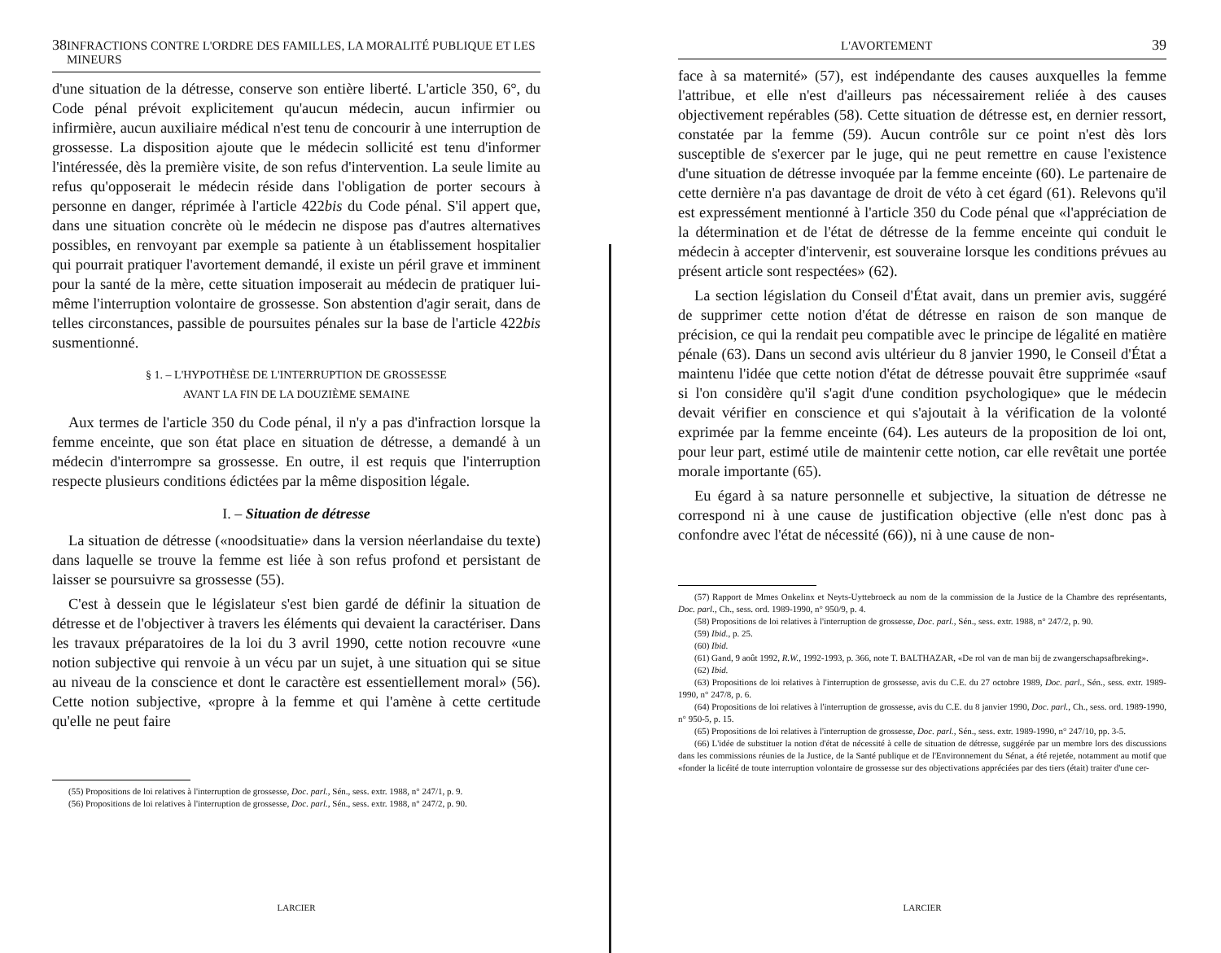38 INFRACTIONS CONTRE L'ORDRE DES FAMILLES, LA MORALITÉ PUBLIQUE ET LES MINEURS
d'une situation de la détresse, conserve son entière liberté. L'article 350, 6°, du Code pénal prévoit explicitement qu'aucun médecin, aucun infirmier ou infirmière, aucun auxiliaire médical n'est tenu de concourir à une interruption de grossesse. La disposition ajoute que le médecin sollicité est tenu d'informer l'intéressée, dès la première visite, de son refus d'intervention. La seule limite au refus qu'opposerait le médecin réside dans l'obligation de porter secours à personne en danger, réprimée à l'article 422bis du Code pénal. S'il appert que, dans une situation concrète où le médecin ne dispose pas d'autres alternatives possibles, en renvoyant par exemple sa patiente à un établissement hospitalier qui pourrait pratiquer l'avortement demandé, il existe un péril grave et imminent pour la santé de la mère, cette situation imposerait au médecin de pratiquer lui-même l'interruption volontaire de grossesse. Son abstention d'agir serait, dans de telles circonstances, passible de poursuites pénales sur la base de l'article 422bis susmentionné.
§ 1. – L'HYPOTHÈSE DE L'INTERRUPTION DE GROSSESSE
AVANT LA FIN DE LA DOUZIÈME SEMAINE
Aux termes de l'article 350 du Code pénal, il n'y a pas d'infraction lorsque la femme enceinte, que son état place en situation de détresse, a demandé à un médecin d'interrompre sa grossesse. En outre, il est requis que l'interruption respecte plusieurs conditions édictées par la même disposition légale.
I. – Situation de détresse
La situation de détresse («noodsituatie» dans la version néerlandaise du texte) dans laquelle se trouve la femme est liée à son refus profond et persistant de laisser se poursuivre sa grossesse (55).
C'est à dessein que le législateur s'est bien gardé de définir la situation de détresse et de l'objectiver à travers les éléments qui devaient la caractériser. Dans les travaux préparatoires de la loi du 3 avril 1990, cette notion recouvre «une notion subjective qui renvoie à un vécu par un sujet, à une situation qui se situe au niveau de la conscience et dont le caractère est essentiellement moral» (56). Cette notion subjective, «propre à la femme et qui l'amène à cette certitude qu'elle ne peut faire
(55) Propositions de loi relatives à l'interruption de grossesse, Doc. parl., Sén., sess. extr. 1988, n° 247/1, p. 9.
(56) Propositions de loi relatives à l'interruption de grossesse, Doc. parl., Sén., sess. extr. 1988, n° 247/2, p. 90.
LARCIER
L'AVORTEMENT 39
face à sa maternité» (57), est indépendante des causes auxquelles la femme l'attribue, et elle n'est d'ailleurs pas nécessairement reliée à des causes objectivement repérables (58). Cette situation de détresse est, en dernier ressort, constatée par la femme (59). Aucun contrôle sur ce point n'est dès lors susceptible de s'exercer par le juge, qui ne peut remettre en cause l'existence d'une situation de détresse invoquée par la femme enceinte (60). Le partenaire de cette dernière n'a pas davantage de droit de véto à cet égard (61). Relevons qu'il est expressément mentionné à l'article 350 du Code pénal que «l'appréciation de la détermination et de l'état de détresse de la femme enceinte qui conduit le médecin à accepter d'intervenir, est souveraine lorsque les conditions prévues au présent article sont respectées» (62).
La section législation du Conseil d'État avait, dans un premier avis, suggéré de supprimer cette notion d'état de détresse en raison de son manque de précision, ce qui la rendait peu compatible avec le principe de légalité en matière pénale (63). Dans un second avis ultérieur du 8 janvier 1990, le Conseil d'État a maintenu l'idée que cette notion d'état de détresse pouvait être supprimée «sauf si l'on considère qu'il s'agit d'une condition psychologique» que le médecin devait vérifier en conscience et qui s'ajoutait à la vérification de la volonté exprimée par la femme enceinte (64). Les auteurs de la proposition de loi ont, pour leur part, estimé utile de maintenir cette notion, car elle revêtait une portée morale importante (65).
Eu égard à sa nature personnelle et subjective, la situation de détresse ne correspond ni à une cause de justification objective (elle n'est donc pas à confondre avec l'état de nécessité (66)), ni à une cause de non-
(57) Rapport de Mmes Onkelinx et Neyts-Uyttebroeck au nom de la commission de la Justice de la Chambre des représentants, Doc. parl., Ch., sess. ord. 1989-1990, n° 950/9, p. 4.
(58) Propositions de loi relatives à l'interruption de grossesse, Doc. parl., Sén., sess. extr. 1988, n° 247/2, p. 90.
(59) Ibid., p. 25.
(60) Ibid.
(61) Gand, 9 août 1992, R.W., 1992-1993, p. 366, note T. BALTHAZAR, «De rol van de man bij de zwangerschapsafbreking».
(62) Ibid.
(63) Propositions de loi relatives à l'interruption de grossesse, avis du C.E. du 27 octobre 1989, Doc. parl., Sén., sess. extr. 1989-1990, n° 247/8, p. 6.
(64) Propositions de loi relatives à l'interruption de grossesse, avis du C.E. du 8 janvier 1990, Doc. parl., Ch., sess. ord. 1989-1990, n° 950-5, p. 15.
(65) Propositions de loi relatives à l'interruption de grossesse, Doc. parl., Sén., sess. extr. 1989-1990, n° 247/10, pp. 3-5.
(66) L'idée de substituer la notion d'état de nécessité à celle de situation de détresse, suggérée par un membre lors des discussions dans les commissions réunies de la Justice, de la Santé publique et de l'Environnement du Sénat, a été rejetée, notamment au motif que «fonder la licéité de toute interruption volontaire de grossesse sur des objectivations appréciées par des tiers (était) traiter d'une cer-
LARCIER